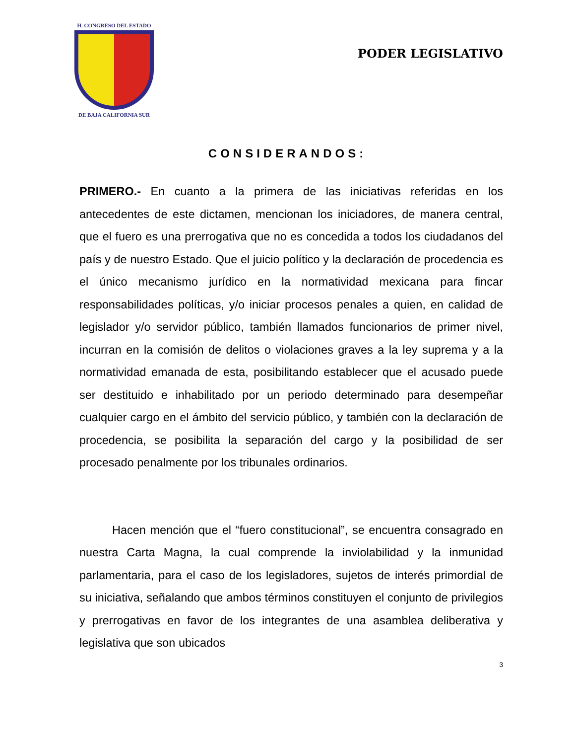H. CONGRESO DEL ESTADO
DE BAJA CALIFORNIA SUR
PODER LEGISLATIVO
CONSIDERANDOS:
PRIMERO.- En cuanto a la primera de las iniciativas referidas en los antecedentes de este dictamen, mencionan los iniciadores, de manera central, que el fuero es una prerrogativa que no es concedida a todos los ciudadanos del país y de nuestro Estado. Que el juicio político y la declaración de procedencia es el único mecanismo jurídico en la normatividad mexicana para fincar responsabilidades políticas, y/o iniciar procesos penales a quien, en calidad de legislador y/o servidor público, también llamados funcionarios de primer nivel, incurran en la comisión de delitos o violaciones graves a la ley suprema y a la normatividad emanada de esta, posibilitando establecer que el acusado puede ser destituido e inhabilitado por un periodo determinado para desempeñar cualquier cargo en el ámbito del servicio público, y también con la declaración de procedencia, se posibilita la separación del cargo y la posibilidad de ser procesado penalmente por los tribunales ordinarios.
Hacen mención que el “fuero constitucional”, se encuentra consagrado en nuestra Carta Magna, la cual comprende la inviolabilidad y la inmunidad parlamentaria, para el caso de los legisladores, sujetos de interés primordial de su iniciativa, señalando que ambos términos constituyen el conjunto de privilegios y prerrogativas en favor de los integrantes de una asamblea deliberativa y legislativa que son ubicados
3